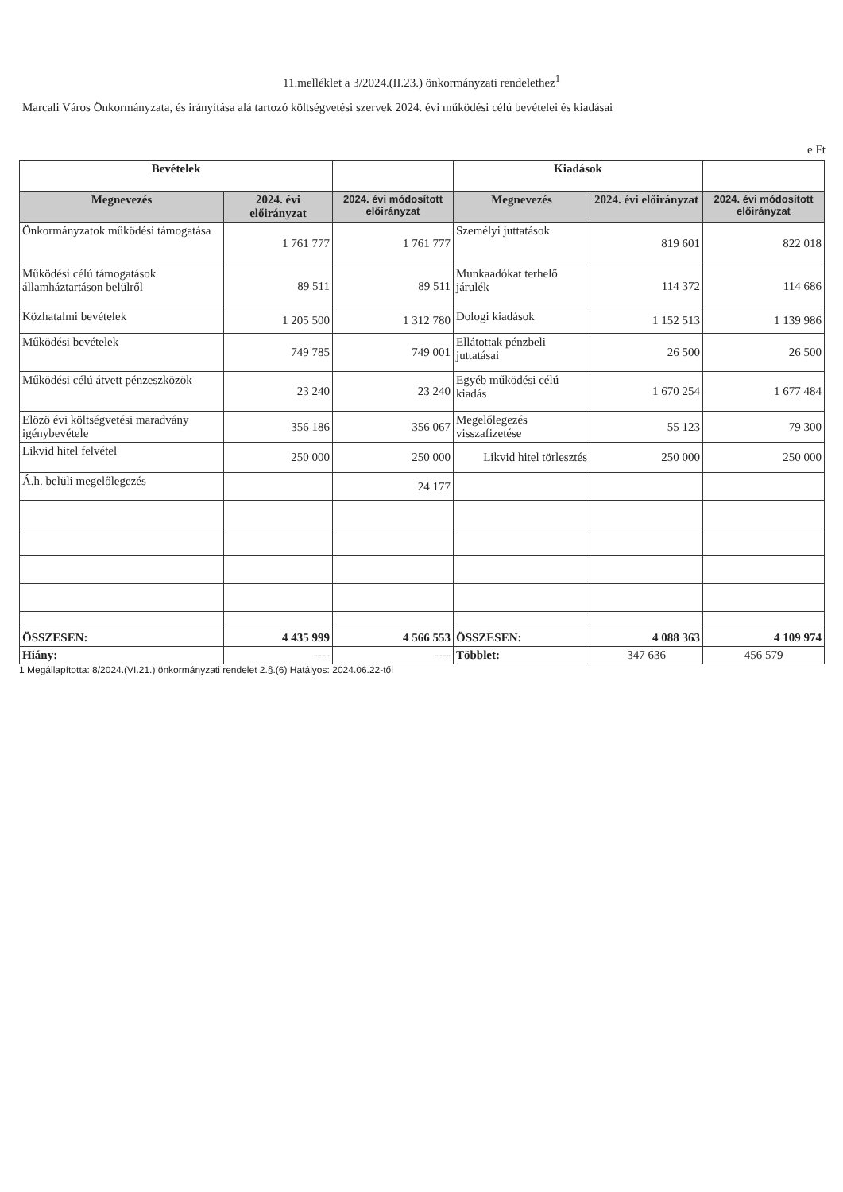11.melléklet a 3/2024.(II.23.) önkormányzati rendelethez<sup>1</sup>
Marcali Város Önkormányzata, és irányítása alá tartozó költségvetési szervek 2024. évi működési célú bevételei és kiadásai
e Ft
| Bevételek | | | Kiadások | | |
| --- | --- | --- | --- | --- | --- |
| Megnevezés | 2024. évi előirányzat | 2024. évi módosított előirányzat | Megnevezés | 2024. évi előirányzat | 2024. évi módosított előirányzat |
| Önkormányzatok működési támogatása | 1 761 777 | 1 761 777 | Személyi juttatások | 819 601 | 822 018 |
| Működési célú támogatások államháztartáson belülről | 89 511 | 89 511 | Munkaadókat terhelő járulék | 114 372 | 114 686 |
| Közhatalmi bevételek | 1 205 500 | 1 312 780 | Dologi kiadások | 1 152 513 | 1 139 986 |
| Működési bevételek | 749 785 | 749 001 | Ellátottak pénzbeli juttatásai | 26 500 | 26 500 |
| Működési célú átvett pénzeszközök | 23 240 | 23 240 | Egyéb működési célú kiadás | 1 670 254 | 1 677 484 |
| Elözö évi költségvetési maradvány igénybevétele | 356 186 | 356 067 | Megelőlegezés visszafizetése | 55 123 | 79 300 |
| Likvid hitel felvétel | 250 000 | 250 000 | Likvid hitel törlesztés | 250 000 | 250 000 |
| Á.h. belüli megelőlegezés | | 24 177 | | | |
| ÖSSZESEN: | 4 435 999 | 4 566 553 | ÖSSZESEN: | 4 088 363 | 4 109 974 |
| Hiány: | ---- | ---- | Többlet: | 347 636 | 456 579 |
1 Megállapította: 8/2024.(VI.21.) önkormányzati rendelet 2.§.(6) Hatályos: 2024.06.22-től